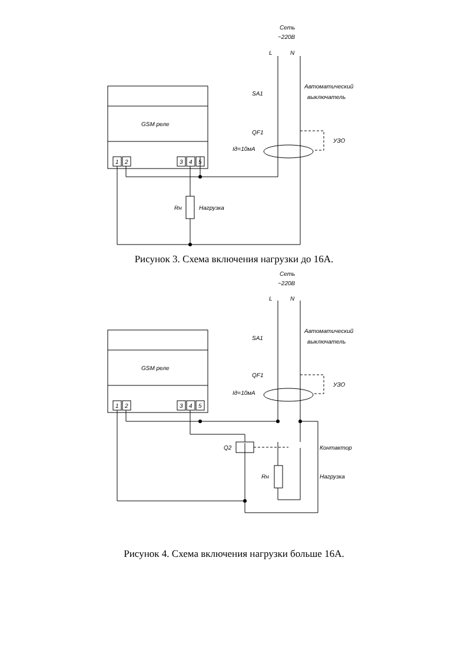Сеть
~220В
L
N
Автоматический
выключатель
SA1
QF1
УЗО
Iд=10мА
GSM реле
1
2
3
4
5
Rн
Нагрузка
Рисунок 3. Схема включения нагрузки до 16А.
Сеть
~220В
L
N
Автоматический
выключатель
SA1
QF1
УЗО
Iд=10мА
GSM реле
1
2
3
4
5
Q2
Контактор
Rн
Нагрузка
Рисунок 4. Схема включения нагрузки больше 16А.